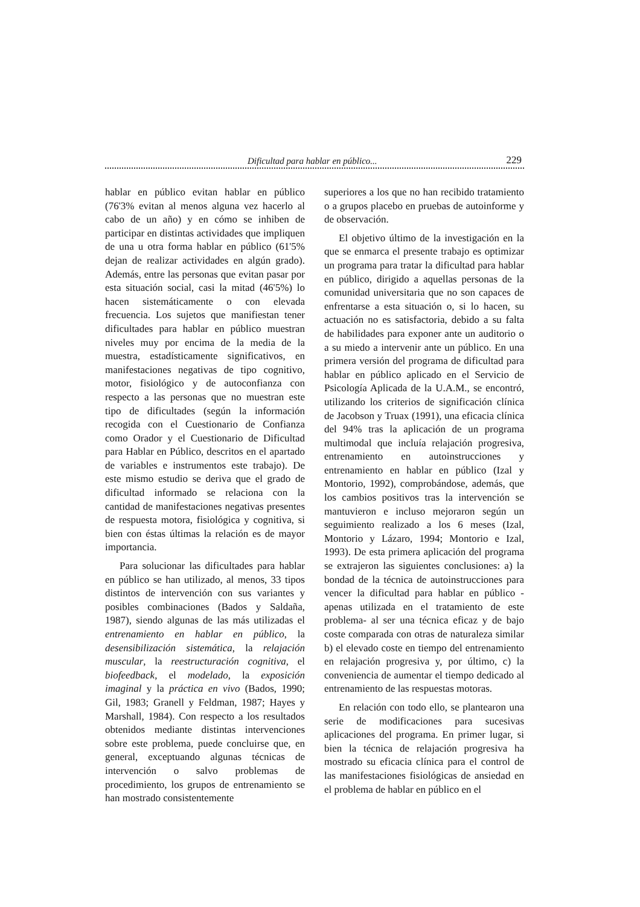Dificultad para hablar en público... 229
hablar en público evitan hablar en público (76'3% evitan al menos alguna vez hacerlo al cabo de un año) y en cómo se inhiben de participar en distintas actividades que impliquen de una u otra forma hablar en público (61'5% dejan de realizar actividades en algún grado). Además, entre las personas que evitan pasar por esta situación social, casi la mitad (46'5%) lo hacen sistemáticamente o con elevada frecuencia. Los sujetos que manifiestan tener dificultades para hablar en público muestran niveles muy por encima de la media de la muestra, estadísticamente significativos, en manifestaciones negativas de tipo cognitivo, motor, fisiológico y de autoconfianza con respecto a las personas que no muestran este tipo de dificultades (según la información recogida con el Cuestionario de Confianza como Orador y el Cuestionario de Dificultad para Hablar en Público, descritos en el apartado de variables e instrumentos este trabajo). De este mismo estudio se deriva que el grado de dificultad informado se relaciona con la cantidad de manifestaciones negativas presentes de respuesta motora, fisiológica y cognitiva, si bien con éstas últimas la relación es de mayor importancia.
Para solucionar las dificultades para hablar en público se han utilizado, al menos, 33 tipos distintos de intervención con sus variantes y posibles combinaciones (Bados y Saldaña, 1987), siendo algunas de las más utilizadas el entrenamiento en hablar en público, la desensibilización sistemática, la relajación muscular, la reestructuración cognitiva, el biofeedback, el modelado, la exposición imaginal y la práctica en vivo (Bados, 1990; Gil, 1983; Granell y Feldman, 1987; Hayes y Marshall, 1984). Con respecto a los resultados obtenidos mediante distintas intervenciones sobre este problema, puede concluirse que, en general, exceptuando algunas técnicas de intervención o salvo problemas de procedimiento, los grupos de entrenamiento se han mostrado consistentemente
superiores a los que no han recibido tratamiento o a grupos placebo en pruebas de autoinforme y de observación.
El objetivo último de la investigación en la que se enmarca el presente trabajo es optimizar un programa para tratar la dificultad para hablar en público, dirigido a aquellas personas de la comunidad universitaria que no son capaces de enfrentarse a esta situación o, si lo hacen, su actuación no es satisfactoria, debido a su falta de habilidades para exponer ante un auditorio o a su miedo a intervenir ante un público. En una primera versión del programa de dificultad para hablar en público aplicado en el Servicio de Psicología Aplicada de la U.A.M., se encontró, utilizando los criterios de significación clínica de Jacobson y Truax (1991), una eficacia clínica del 94% tras la aplicación de un programa multimodal que incluía relajación progresiva, entrenamiento en autoinstrucciones y entrenamiento en hablar en público (Izal y Montorio, 1992), comprobándose, además, que los cambios positivos tras la intervención se mantuvieron e incluso mejoraron según un seguimiento realizado a los 6 meses (Izal, Montorio y Lázaro, 1994; Montorio e Izal, 1993). De esta primera aplicación del programa se extrajeron las siguientes conclusiones: a) la bondad de la técnica de autoinstrucciones para vencer la dificultad para hablar en público -apenas utilizada en el tratamiento de este problema- al ser una técnica eficaz y de bajo coste comparada con otras de naturaleza similar b) el elevado coste en tiempo del entrenamiento en relajación progresiva y, por último, c) la conveniencia de aumentar el tiempo dedicado al entrenamiento de las respuestas motoras.
En relación con todo ello, se plantearon una serie de modificaciones para sucesivas aplicaciones del programa. En primer lugar, si bien la técnica de relajación progresiva ha mostrado su eficacia clínica para el control de las manifestaciones fisiológicas de ansiedad en el problema de hablar en público en el